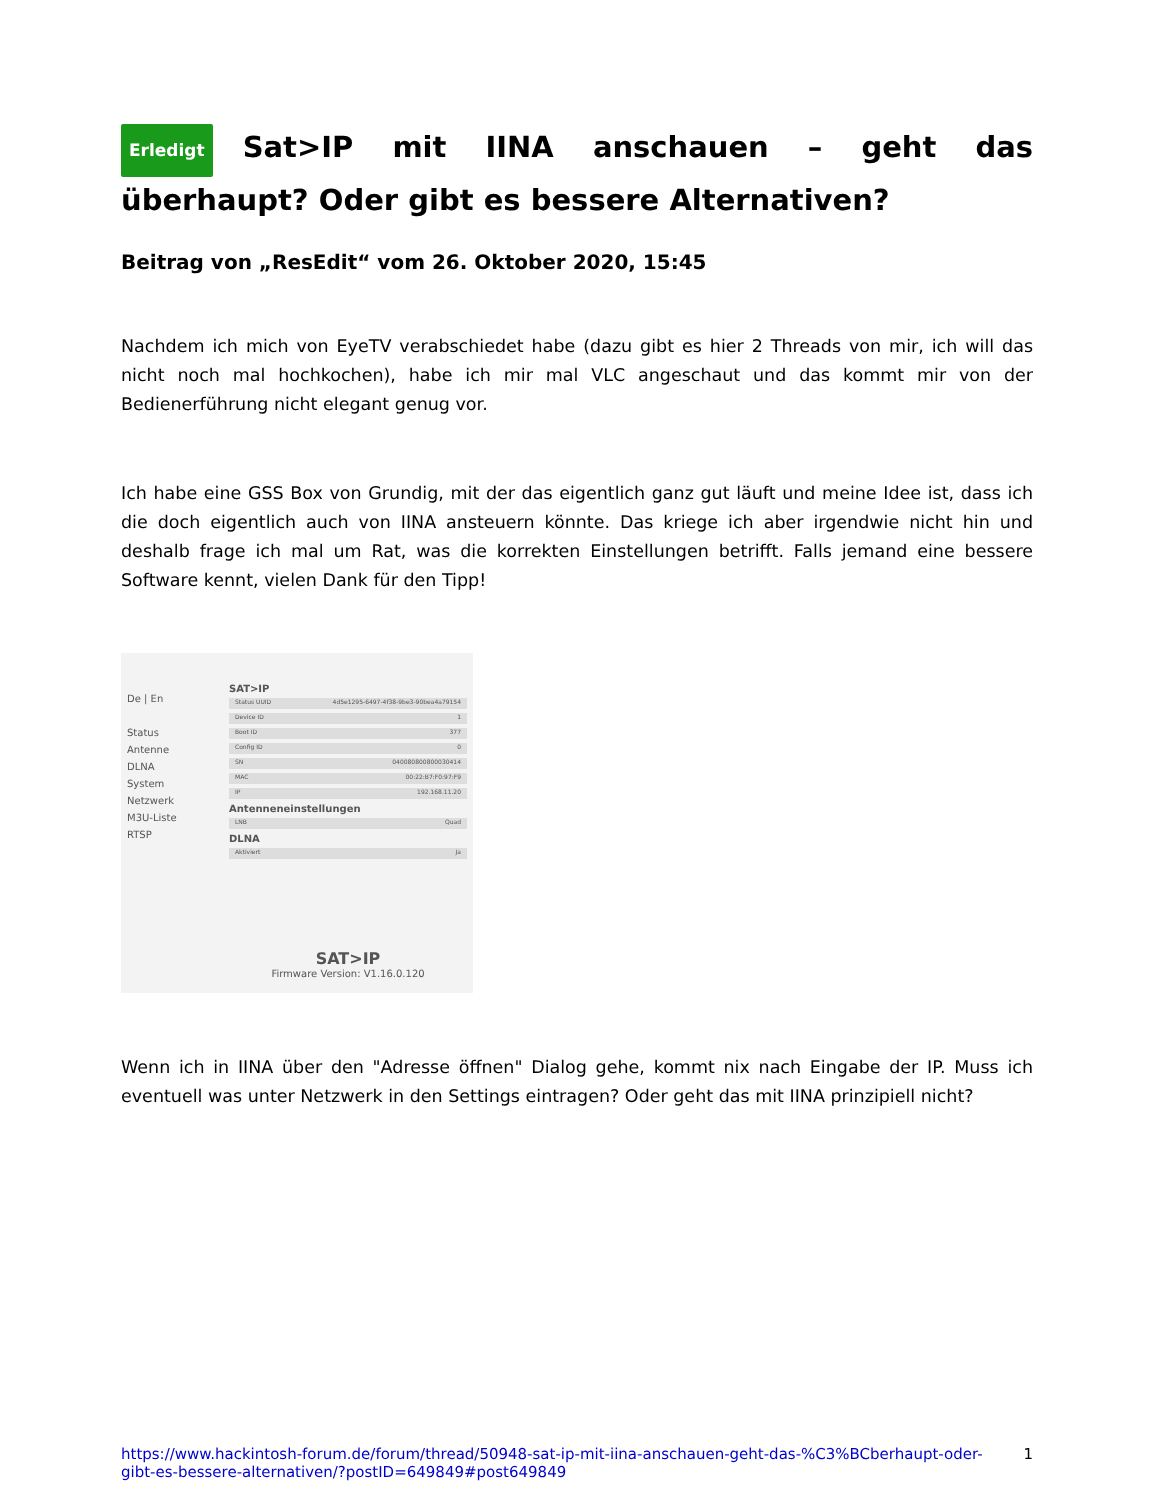Erledigt Sat>IP mit IINA anschauen – geht das überhaupt? Oder gibt es bessere Alternativen?
Beitrag von „ResEdit“ vom 26. Oktober 2020, 15:45
Nachdem ich mich von EyeTV verabschiedet habe (dazu gibt es hier 2 Threads von mir, ich will das nicht noch mal hochkochen), habe ich mir mal VLC angeschaut und das kommt mir von der Bedienerführung nicht elegant genug vor.
Ich habe eine GSS Box von Grundig, mit der das eigentlich ganz gut läuft und meine Idee ist, dass ich die doch eigentlich auch von IINA ansteuern könnte. Das kriege ich aber irgendwie nicht hin und deshalb frage ich mal um Rat, was die korrekten Einstellungen betrifft. Falls jemand eine bessere Software kennt, vielen Dank für den Tipp!
De | En
Status
Antenne
DLNA
System
Netzwerk
M3U-Liste
RTSP
SAT>IP
Status UUID 4d5e1295-6497-4f38-9be3-90bea4a79154
Device ID 1
Boot ID 377
Config ID 0
SN 040080800800030414
MAC 00:22:B7:F0:97:F9
IP 192.168.11.20
Antenneneinstellungen
LNB Quad
DLNA
Aktiviert Ja
SAT>IP
Firmware Version: V1.16.0.120
Wenn ich in IINA über den "Adresse öffnen" Dialog gehe, kommt nix nach Eingabe der IP. Muss ich eventuell was unter Netzwerk in den Settings eintragen? Oder geht das mit IINA prinzipiell nicht?
https://www.hackintosh-forum.de/forum/thread/50948-sat-ip-mit-iina-anschauen-geht-das-%C3%BCberhaupt-oder-gibt-es-bessere-alternativen/?postID=649849#post649849 1